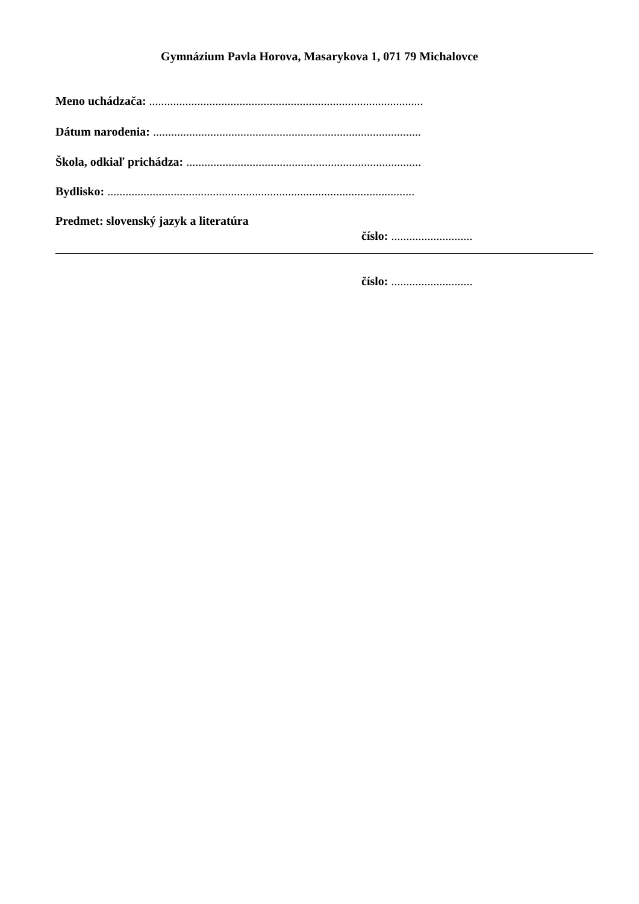Gymnázium Pavla Horova, Masarykova 1, 071 79 Michalovce
Meno uchádzača: ...........................................................................................
Dátum narodenia: .........................................................................................
Škola, odkiaľ prichádza: ..............................................................................
Bydlisko: ......................................................................................................
Predmet: slovenský jazyk a literatúra
číslo: ...........................
číslo: ...........................